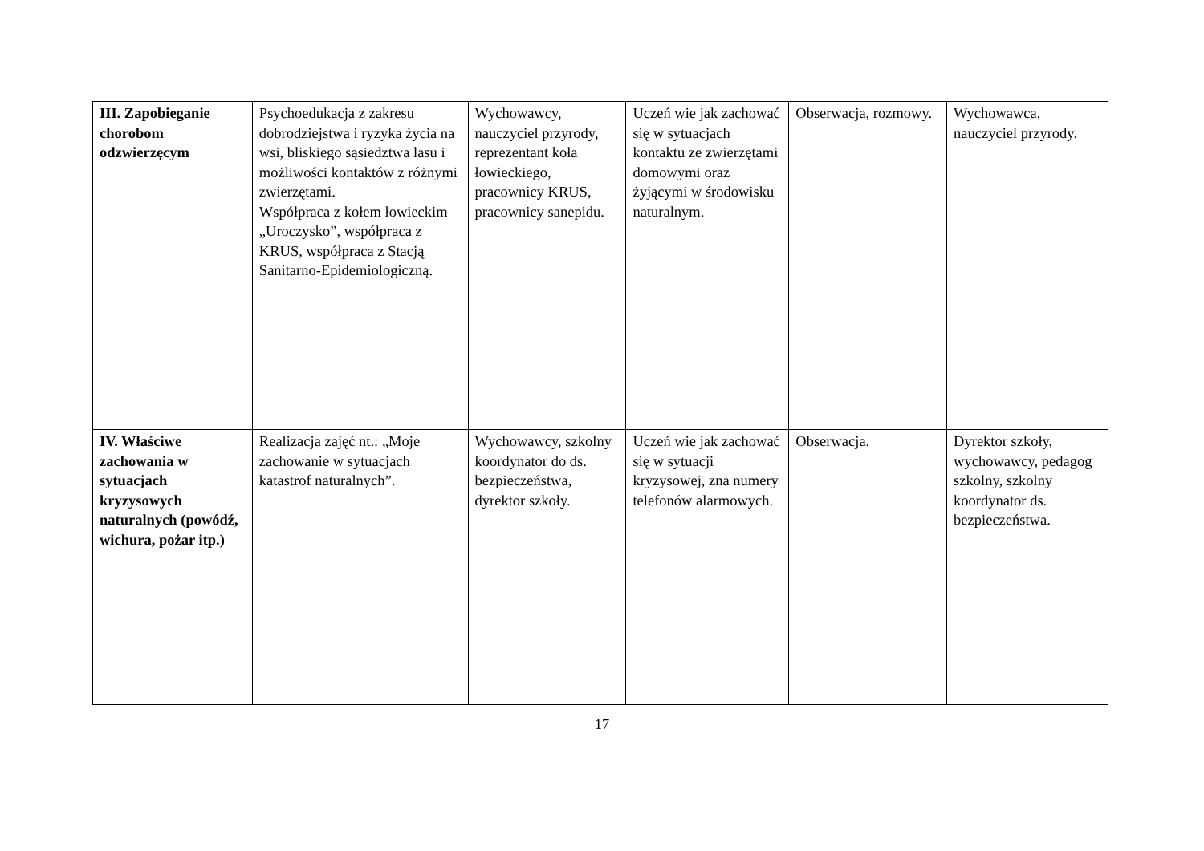| III. Zapobieganie chorobom odzwierzęcym | Psychoedukacja z zakresu dobrodziejstwa i ryzyka życia na wsi, bliskiego sąsiedztwa lasu i możliwości kontaktów z różnymi zwierzętami. Współpraca z kołem łowieckim „Uroczysko”, współpraca z KRUS, współpraca z Stacją Sanitarno-Epidemiologiczną. | Wychowawcy, nauczyciel przyrody, reprezentant koła łowieckiego, pracownicy KRUS, pracownicy sanepidu. | Uczeń wie jak zachować się w sytuacjach kontaktu ze zwierzętami domowymi oraz żyjącymi w środowisku naturalnym. | Obserwacja, rozmowy. | Wychowawca, nauczyciel przyrody. |
| IV. Właściwe zachowania w sytuacjach kryzysowych naturalnych (powódź, wichura, pożar itp.) | Realizacja zajęć nt.: „Moje zachowanie w sytuacjach katastrof naturalnych”. | Wychowawcy, szkolny koordynator do ds. bezpieczeństwa, dyrektor szkoły. | Uczeń wie jak zachować się w sytuacji kryzysowej, zna numery telefonów alarmowych. | Obserwacja. | Dyrektor szkoły, wychowawcy, pedagog szkolny, szkolny koordynator ds. bezpieczeństwa. |
17